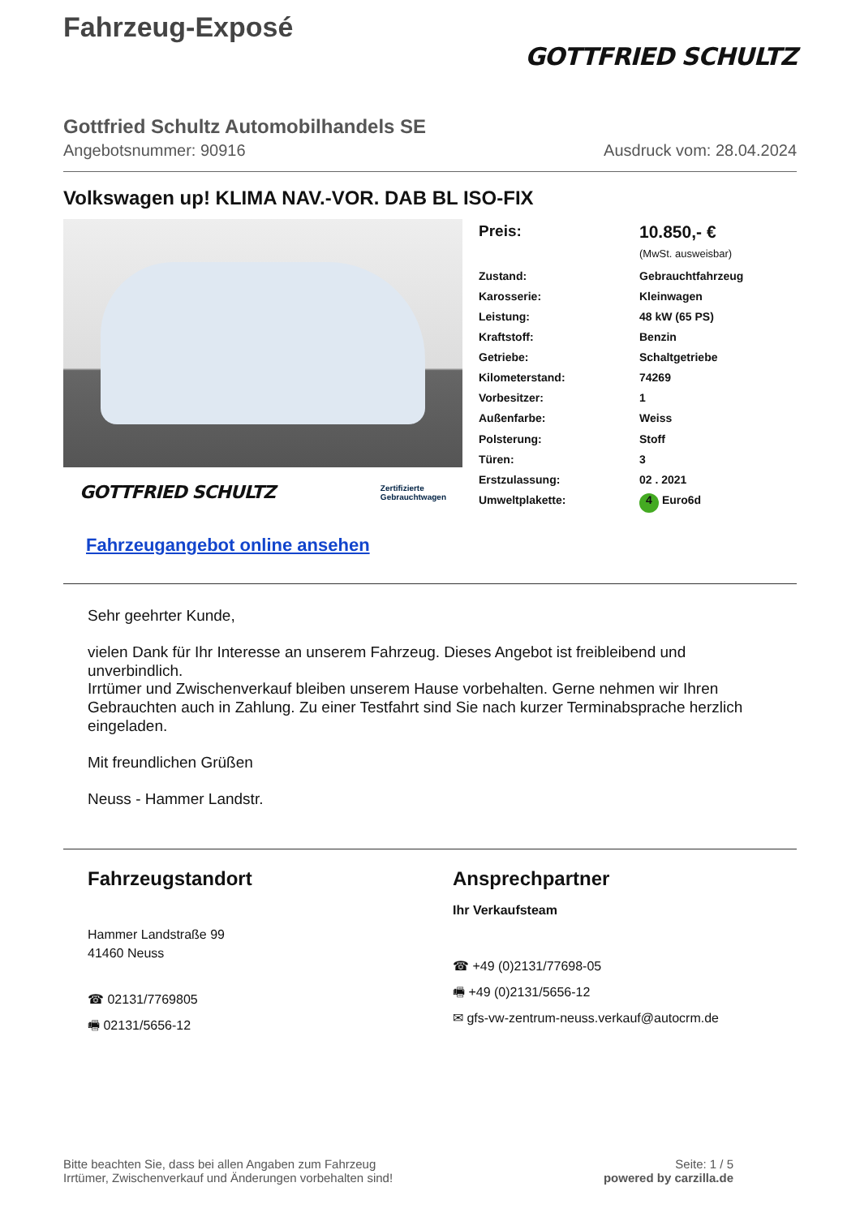Fahrzeug-Exposé
GOTTFRIED SCHULTZ
Gottfried Schultz Automobilhandels SE
Angebotsnummer: 90916 Ausdruck vom: 28.04.2024
Volkswagen up! KLIMA NAV.-VOR. DAB BL ISO-FIX
GOTTFRIED SCHULTZ Zertifizierte
Gebrauchtwagen
| Preis: | 10.850,- € (MwSt. ausweisbar) |
| Zustand: | Gebrauchtfahrzeug |
| Karosserie: | Kleinwagen |
| Leistung: | 48 kW (65 PS) |
| Kraftstoff: | Benzin |
| Getriebe: | Schaltgetriebe |
| Kilometerstand: | 74269 |
| Vorbesitzer: | 1 |
| Außenfarbe: | Weiss |
| Polsterung: | Stoff |
| Türen: | 3 |
| Erstzulassung: | 02 . 2021 |
| Umweltplakette: | 4 Euro6d |
Fahrzeugangebot online ansehen
Sehr geehrter Kunde,
vielen Dank für Ihr Interesse an unserem Fahrzeug. Dieses Angebot ist freibleibend und unverbindlich.
Irrtümer und Zwischenverkauf bleiben unserem Hause vorbehalten. Gerne nehmen wir Ihren Gebrauchten auch in Zahlung. Zu einer Testfahrt sind Sie nach kurzer Terminabsprache herzlich eingeladen.
Mit freundlichen Grüßen
Neuss - Hammer Landstr.
Fahrzeugstandort
Hammer Landstraße 99
41460 Neuss
☎ 02131/7769805
🖷 02131/5656-12
Ansprechpartner
Ihr Verkaufsteam
☎ +49 (0)2131/77698-05
🖷 +49 (0)2131/5656-12
✉ gfs-vw-zentrum-neuss.verkauf@autocrm.de
Bitte beachten Sie, dass bei allen Angaben zum Fahrzeug
Irrtümer, Zwischenverkauf und Änderungen vorbehalten sind!
Seite: 1 / 5
powered by carzilla.de